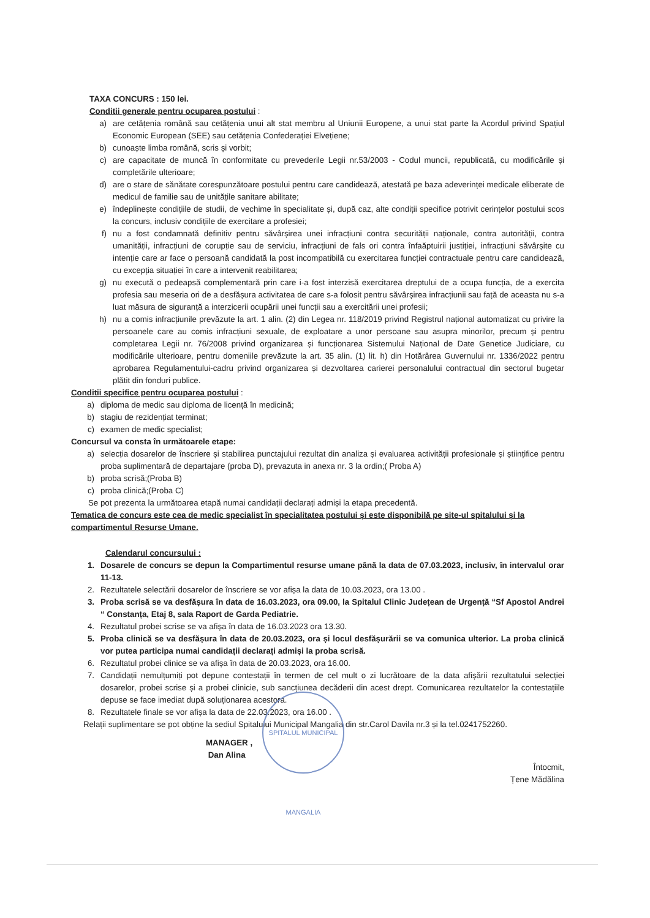TAXA CONCURS : 150 lei.
Conditii generale pentru ocuparea postului :
a) are cetățenia română sau cetățenia unui alt stat membru al Uniunii Europene, a unui stat parte la Acordul privind Spațiul Economic European (SEE) sau cetățenia Confederației Elvețiene;
b) cunoaște limba română, scris și vorbit;
c) are capacitate de muncă în conformitate cu prevederile Legii nr.53/2003 - Codul muncii, republicată, cu modificările și completările ulterioare;
d) are o stare de sănătate corespunzătoare postului pentru care candidează, atestată pe baza adeverinței medicale eliberate de medicul de familie sau de unitățile sanitare abilitate;
e) îndeplinește condițiile de studii, de vechime în specialitate și, după caz, alte condiții specifice potrivit cerințelor postului scos la concurs, inclusiv condițiile de exercitare a profesiei;
f) nu a fost condamnată definitiv pentru săvârșirea unei infracțiuni contra securității naționale, contra autorității, contra umanității, infracțiuni de corupție sau de serviciu, infracțiuni de fals ori contra înfaăptuirii justiției, infracțiuni săvârșite cu intenție care ar face o persoană candidată la post incompatibilă cu exercitarea funcției contractuale pentru care candidează, cu excepția situației în care a intervenit reabilitarea;
g) nu execută o pedeapsă complementară prin care i-a fost interzisă exercitarea dreptului de a ocupa funcția, de a exercita profesia sau meseria ori de a desfășura activitatea de care s-a folosit pentru săvârșirea infracțiunii sau față de aceasta nu s-a luat măsura de siguranță a interzicerii ocupării unei funcții sau a exercitării unei profesii;
h) nu a comis infracțiunile prevăzute la art. 1 alin. (2) din Legea nr. 118/2019 privind Registrul național automatizat cu privire la persoanele care au comis infracțiuni sexuale, de exploatare a unor persoane sau asupra minorilor, precum și pentru completarea Legii nr. 76/2008 privind organizarea și funcționarea Sistemului Național de Date Genetice Judiciare, cu modificările ulterioare, pentru domeniile prevăzute la art. 35 alin. (1) lit. h) din Hotărârea Guvernului nr. 1336/2022 pentru aprobarea Regulamentului-cadru privind organizarea și dezvoltarea carierei personalului contractual din sectorul bugetar plătit din fonduri publice.
Conditii specifice pentru ocuparea postului :
a) diploma de medic sau diploma de licență în medicină;
b) stagiu de rezidențiat terminat;
c) examen de medic specialist;
Concursul va consta în următoarele etape:
a) selecția dosarelor de înscriere și stabilirea punctajului rezultat din analiza și evaluarea activității profesionale și științifice pentru proba suplimentară de departajare (proba D), prevazuta in anexa nr. 3 la ordin;( Proba A)
b) proba scrisă;(Proba B)
c) proba clinică;(Proba C)
Se pot prezenta la următoarea etapă numai candidații declarați admiși la etapa precedentă.
Tematica de concurs este cea de medic specialist în specialitatea postului și este disponibilă pe site-ul spitalului și la compartimentul Resurse Umane.
Calendarul concursului :
1. Dosarele de concurs se depun la Compartimentul resurse umane până la data de 07.03.2023, inclusiv, în intervalul orar 11-13.
2. Rezultatele selectării dosarelor de înscriere se vor afișa la data de 10.03.2023, ora 13.00 .
3. Proba scrisă se va desfășura în data de 16.03.2023, ora 09.00, la Spitalul Clinic Județean de Urgență “Sf Apostol Andrei “ Constanța, Etaj 8, sala Raport de Garda Pediatrie.
4. Rezultatul probei scrise se va afișa în data de 16.03.2023 ora 13.30.
5. Proba clinică se va desfășura în data de 20.03.2023, ora și locul desfășurării se va comunica ulterior. La proba clinică vor putea participa numai candidații declarați admiși la proba scrisă.
6. Rezultatul probei clinice se va afișa în data de 20.03.2023, ora 16.00.
7. Candidații nemulțumiți pot depune contestații în termen de cel mult o zi lucrătoare de la data afișării rezultatului selecției dosarelor, probei scrise și a probei clinicie, sub sancțiunea decăderii din acest drept. Comunicarea rezultatelor la contestațiile depuse se face imediat după soluționarea acestora.
8. Rezultatele finale se vor afișa la data de 22.03.2023, ora 16.00 .
Relații suplimentare se pot obține la sediul Spitalului Municipal Mangalia din str.Carol Davila nr.3 și la tel.0241752260.
MANAGER ,
Dan Alina
Întocmit,
Țene Mădălina
SPITALUL MUNICIPAL MANGALIA